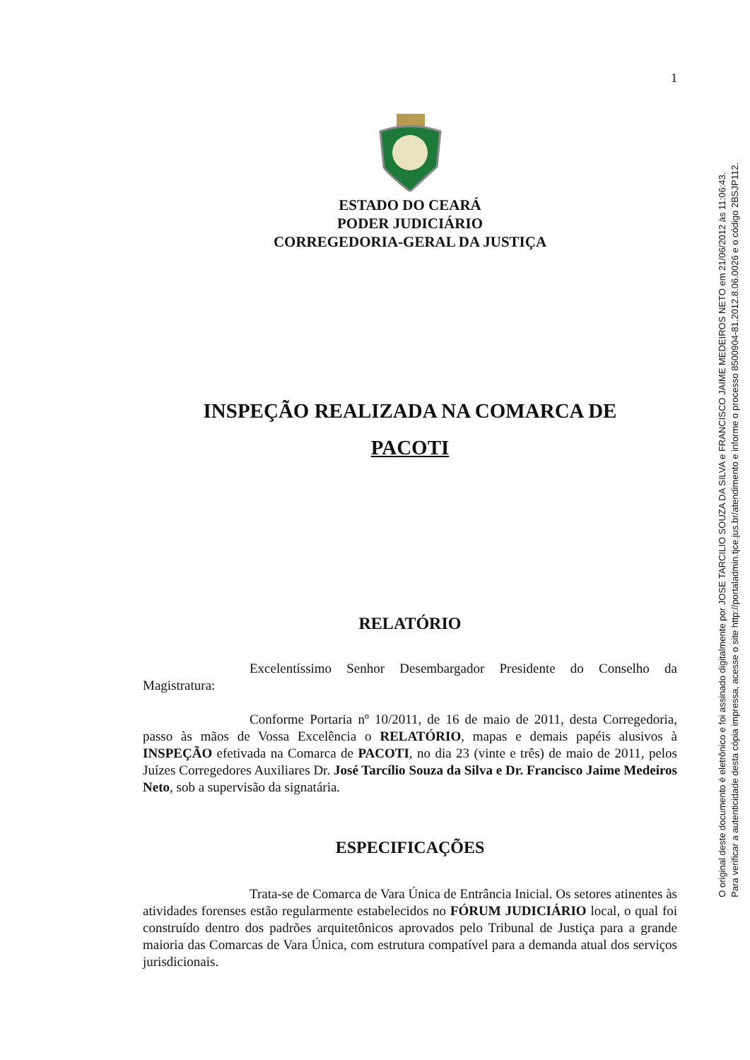1
ESTADO DO CEARÁ
PODER JUDICIÁRIO
CORREGEDORIA-GERAL DA JUSTIÇA
INSPEÇÃO REALIZADA NA COMARCA DE
PACOTI
RELATÓRIO
Excelentíssimo Senhor Desembargador Presidente do Conselho da Magistratura:
Conforme Portaria nº 10/2011, de 16 de maio de 2011, desta Corregedoria, passo às mãos de Vossa Excelência o RELATÓRIO, mapas e demais papéis alusivos à INSPEÇÃO efetivada na Comarca de PACOTI, no dia 23 (vinte e três) de maio de 2011, pelos Juízes Corregedores Auxiliares Dr. José Tarcílio Souza da Silva e Dr. Francisco Jaime Medeiros Neto, sob a supervisão da signatária.
ESPECIFICAÇÕES
Trata-se de Comarca de Vara Única de Entrância Inicial. Os setores atinentes às atividades forenses estão regularmente estabelecidos no FÓRUM JUDICIÁRIO local, o qual foi construído dentro dos padrões arquitetônicos aprovados pelo Tribunal de Justiça para a grande maioria das Comarcas de Vara Única, com estrutura compatível para a demanda atual dos serviços jurisdicionais.
O original deste documento é eletrônico e foi assinado digitalmente por JOSE TARCILIO SOUZA DA SILVA e FRANCISCO JAIME MEDEIROS NETO em 21/06/2012 às 11:06:43.
Para verificar a autenticidade desta cópia impressa, acesse o site http://portaladmin.tjce.jus.br/atendimento e informe o processo 8500904-81.2012.8.06.0026 e o código 2BSJP112.